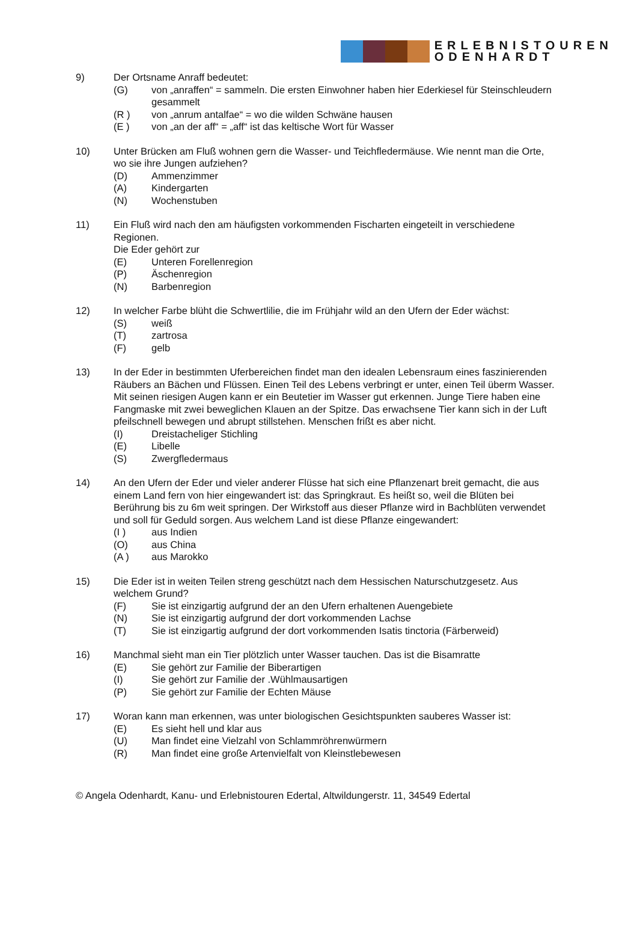ERLEBNISTOUREN
ODENHARDT
9) Der Ortsname Anraff bedeutet:
(G) von „anraffen“ = sammeln. Die ersten Einwohner haben hier Ederkiesel für Steinschleudern gesammelt
(R ) von „anrum antalfae“ = wo die wilden Schwäne hausen
(E ) von „an der aff“ = „aff“ ist das keltische Wort für Wasser
10) Unter Brücken am Fluß wohnen gern die Wasser- und Teichfledermäuse. Wie nennt man die Orte, wo sie ihre Jungen aufziehen?
(D) Ammenzimmer
(A) Kindergarten
(N) Wochenstuben
11) Ein Fluß wird nach den am häufigsten vorkommenden Fischarten eingeteilt in verschiedene Regionen.
Die Eder gehört zur
(E) Unteren Forellenregion
(P) Äschenregion
(N) Barbenregion
12) In welcher Farbe blüht die Schwertlilie, die im Frühjahr wild an den Ufern der Eder wächst:
(S) weiß
(T) zartrosa
(F) gelb
13) In der Eder in bestimmten Uferbereichen findet man den idealen Lebensraum eines faszinierenden Räubers an Bächen und Flüssen. Einen Teil des Lebens verbringt er unter, einen Teil überm Wasser. Mit seinen riesigen Augen kann er ein Beutetier im Wasser gut erkennen. Junge Tiere haben eine Fangmaske mit zwei beweglichen Klauen an der Spitze. Das erwachsene Tier kann sich in der Luft pfeilschnell bewegen und abrupt stillstehen. Menschen frißt es aber nicht.
(I) Dreistacheliger Stichling
(E) Libelle
(S) Zwergfledermaus
14) An den Ufern der Eder und vieler anderer Flüsse hat sich eine Pflanzenart breit gemacht, die aus einem Land fern von hier eingewandert ist: das Springkraut. Es heißt so, weil die Blüten bei Berührung bis zu 6m weit springen. Der Wirkstoff aus dieser Pflanze wird in Bachblüten verwendet und soll für Geduld sorgen. Aus welchem Land ist diese Pflanze eingewandert:
(I ) aus Indien
(O) aus China
(A ) aus Marokko
15) Die Eder ist in weiten Teilen streng geschützt nach dem Hessischen Naturschutzgesetz. Aus welchem Grund?
(F) Sie ist einzigartig aufgrund der an den Ufern erhaltenen Auengebiete
(N) Sie ist einzigartig aufgrund der dort vorkommenden Lachse
(T) Sie ist einzigartig aufgrund der dort vorkommenden Isatis tinctoria (Färberweid)
16) Manchmal sieht man ein Tier plötzlich unter Wasser tauchen. Das ist die Bisamratte
(E) Sie gehört zur Familie der Biberartigen
(I) Sie gehört zur Familie der .Wühlmausartigen
(P) Sie gehört zur Familie der Echten Mäuse
17) Woran kann man erkennen, was unter biologischen Gesichtspunkten sauberes Wasser ist:
(E) Es sieht hell und klar aus
(U) Man findet eine Vielzahl von Schlammröhrenwürmern
(R) Man findet eine große Artenvielfalt von Kleinstlebewesen
© Angela Odenhardt, Kanu- und Erlebnistouren Edertal, Altwildungerstr. 11, 34549 Edertal